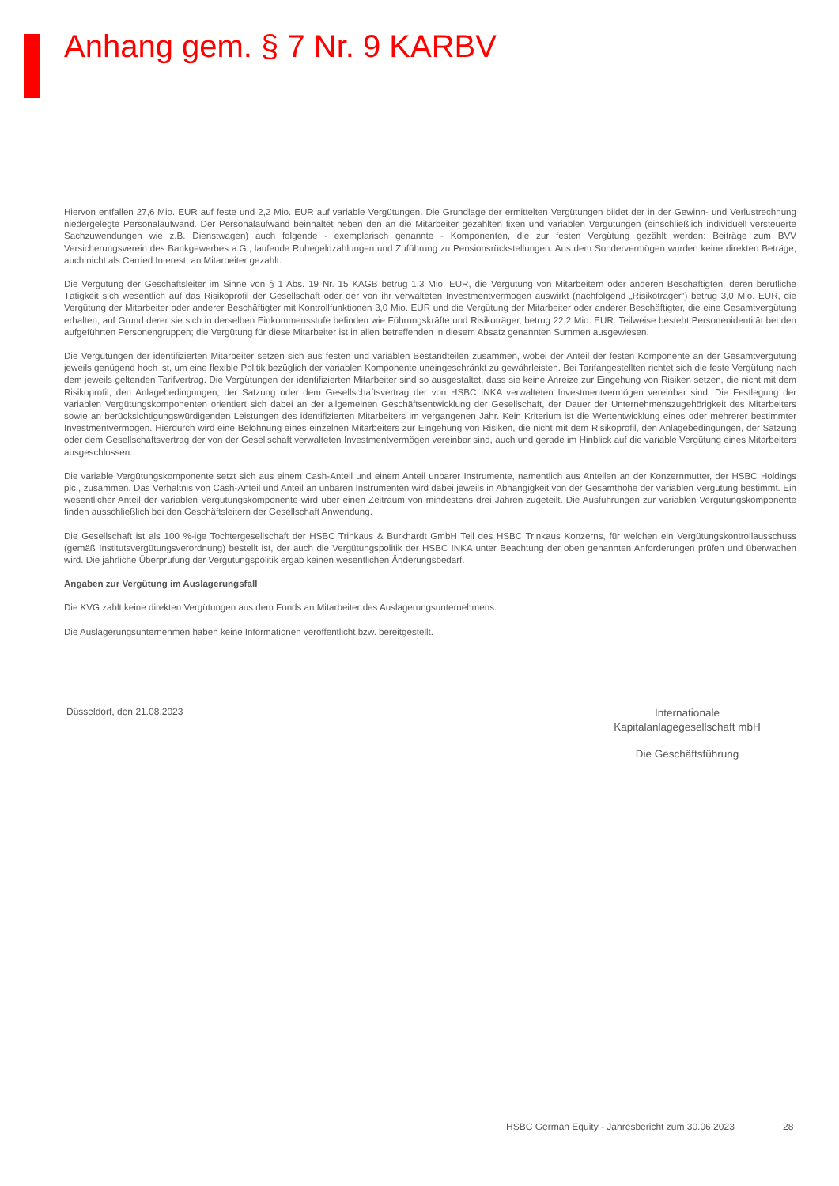Anhang gem. § 7 Nr. 9 KARBV
Hiervon entfallen 27,6 Mio. EUR auf feste und 2,2 Mio. EUR auf variable Vergütungen. Die Grundlage der ermittelten Vergütungen bildet der in der Gewinn- und Verlustrechnung niedergelegte Personalaufwand. Der Personalaufwand beinhaltet neben den an die Mitarbeiter gezahlten fixen und variablen Vergütungen (einschließlich individuell versteuerte Sachzuwendungen wie z.B. Dienstwagen) auch folgende - exemplarisch genannte - Komponenten, die zur festen Vergütung gezählt werden: Beiträge zum BVV Versicherungsverein des Bankgewerbes a.G., laufende Ruhegeldzahlungen und Zuführung zu Pensionsrückstellungen. Aus dem Sondervermögen wurden keine direkten Beträge, auch nicht als Carried Interest, an Mitarbeiter gezahlt.
Die Vergütung der Geschäftsleiter im Sinne von § 1 Abs. 19 Nr. 15 KAGB betrug 1,3 Mio. EUR, die Vergütung von Mitarbeitern oder anderen Beschäftigten, deren berufliche Tätigkeit sich wesentlich auf das Risikoprofil der Gesellschaft oder der von ihr verwalteten Investmentvermögen auswirkt (nachfolgend „Risikoträger“) betrug 3,0 Mio. EUR, die Vergütung der Mitarbeiter oder anderer Beschäftigter mit Kontrollfunktionen 3,0 Mio. EUR und die Vergütung der Mitarbeiter oder anderer Beschäftigter, die eine Gesamtvergütung erhalten, auf Grund derer sie sich in derselben Einkommensstufe befinden wie Führungskräfte und Risikoträger, betrug 22,2 Mio. EUR. Teilweise besteht Personenidentität bei den aufgeführten Personengruppen; die Vergütung für diese Mitarbeiter ist in allen betreffenden in diesem Absatz genannten Summen ausgewiesen.
Die Vergütungen der identifizierten Mitarbeiter setzen sich aus festen und variablen Bestandteilen zusammen, wobei der Anteil der festen Komponente an der Gesamtvergütung jeweils genügend hoch ist, um eine flexible Politik bezüglich der variablen Komponente uneingeschränkt zu gewährleisten. Bei Tarifangestellten richtet sich die feste Vergütung nach dem jeweils geltenden Tarifvertrag. Die Vergütungen der identifizierten Mitarbeiter sind so ausgestaltet, dass sie keine Anreize zur Eingehung von Risiken setzen, die nicht mit dem Risikoprofil, den Anlagebedingungen, der Satzung oder dem Gesellschaftsvertrag der von HSBC INKA verwalteten Investmentvermögen vereinbar sind. Die Festlegung der variablen Vergütungskomponenten orientiert sich dabei an der allgemeinen Geschäftsentwicklung der Gesellschaft, der Dauer der Unternehmenszugehörigkeit des Mitarbeiters sowie an berücksichtigungswürdigenden Leistungen des identifizierten Mitarbeiters im vergangenen Jahr. Kein Kriterium ist die Wertentwicklung eines oder mehrerer bestimmter Investmentvermögen. Hierdurch wird eine Belohnung eines einzelnen Mitarbeiters zur Eingehung von Risiken, die nicht mit dem Risikoprofil, den Anlagebedingungen, der Satzung oder dem Gesellschaftsvertrag der von der Gesellschaft verwalteten Investmentvermögen vereinbar sind, auch und gerade im Hinblick auf die variable Vergütung eines Mitarbeiters ausgeschlossen.
Die variable Vergütungskomponente setzt sich aus einem Cash-Anteil und einem Anteil unbarer Instrumente, namentlich aus Anteilen an der Konzernmutter, der HSBC Holdings plc., zusammen. Das Verhältnis von Cash-Anteil und Anteil an unbaren Instrumenten wird dabei jeweils in Abhängigkeit von der Gesamthöhe der variablen Vergütung bestimmt. Ein wesentlicher Anteil der variablen Vergütungskomponente wird über einen Zeitraum von mindestens drei Jahren zugeteilt. Die Ausführungen zur variablen Vergütungskomponente finden ausschließlich bei den Geschäftsleitern der Gesellschaft Anwendung.
Die Gesellschaft ist als 100 %-ige Tochtergesellschaft der HSBC Trinkaus & Burkhardt GmbH Teil des HSBC Trinkaus Konzerns, für welchen ein Vergütungskontrollausschuss (gemäß Institutsvergütungsverordnung) bestellt ist, der auch die Vergütungspolitik der HSBC INKA unter Beachtung der oben genannten Anforderungen prüfen und überwachen wird. Die jährliche Überprüfung der Vergütungspolitik ergab keinen wesentlichen Änderungsbedarf.
Angaben zur Vergütung im Auslagerungsfall
Die KVG zahlt keine direkten Vergütungen aus dem Fonds an Mitarbeiter des Auslagerungsunternehmens.
Die Auslagerungsunternehmen haben keine Informationen veröffentlicht bzw. bereitgestellt.
Düsseldorf, den 21.08.2023
Internationale
Kapitalanlagegesellschaft mbH
Die Geschäftsführung
HSBC German Equity - Jahresbericht zum 30.06.2023
28